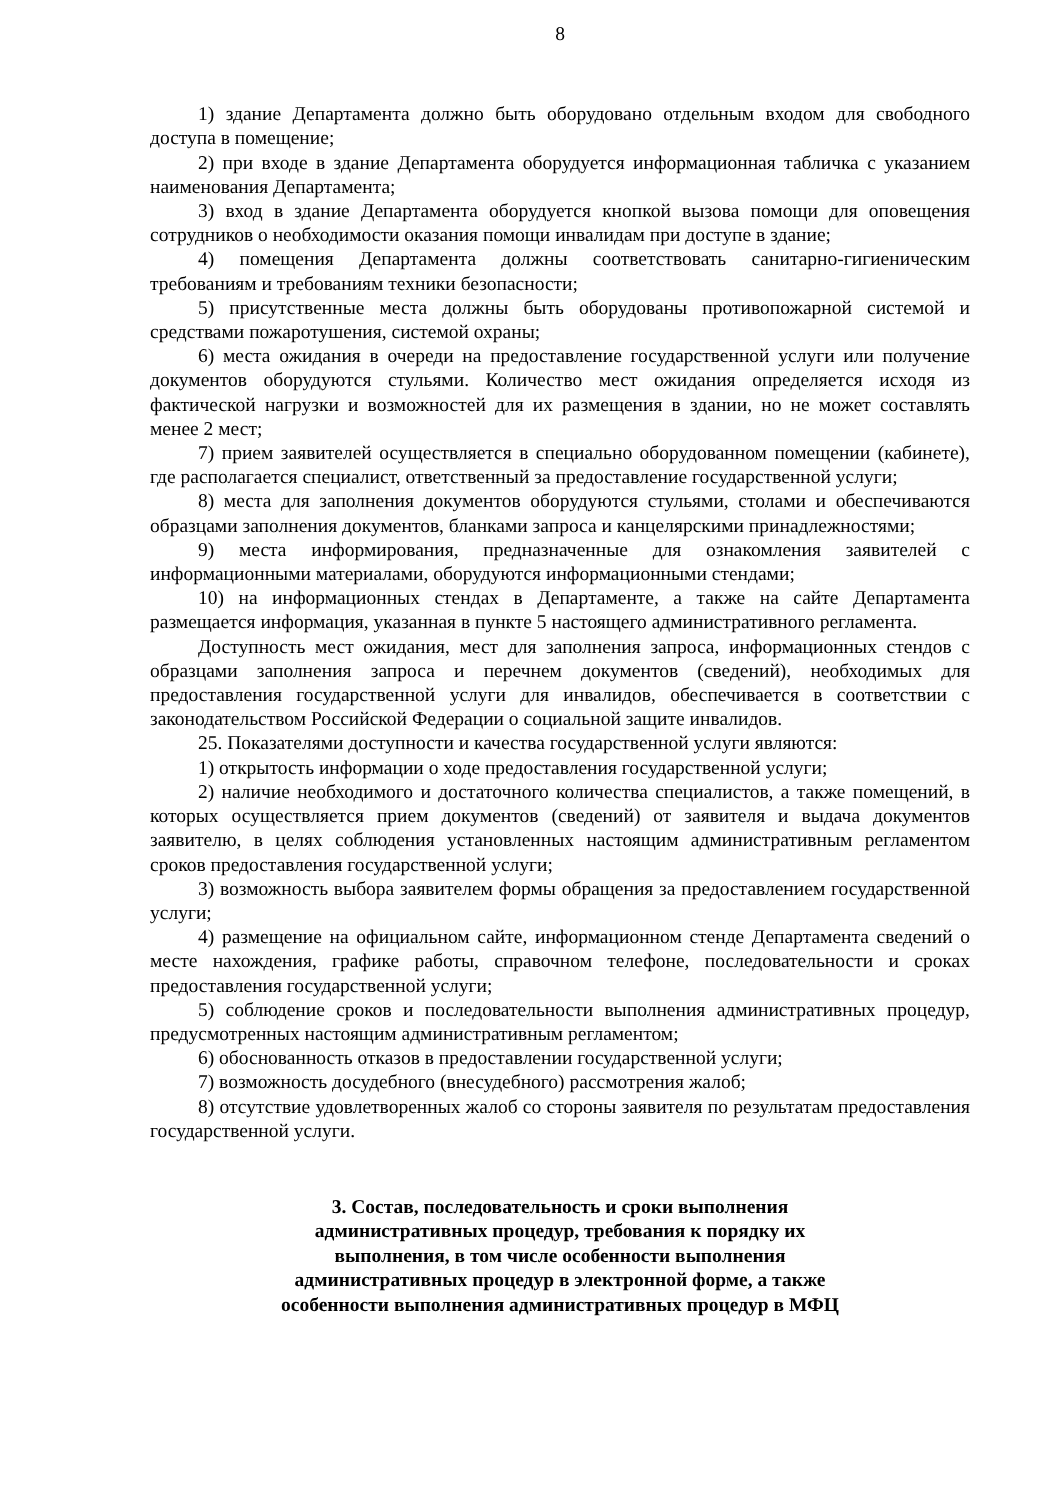8
1) здание Департамента должно быть оборудовано отдельным входом для свободного доступа в помещение;
2) при входе в здание Департамента оборудуется информационная табличка с указанием наименования Департамента;
3) вход в здание Департамента оборудуется кнопкой вызова помощи для оповещения сотрудников о необходимости оказания помощи инвалидам при доступе в здание;
4) помещения Департамента должны соответствовать санитарно-гигиеническим требованиям и требованиям техники безопасности;
5) присутственные места должны быть оборудованы противопожарной системой и средствами пожаротушения, системой охраны;
6) места ожидания в очереди на предоставление государственной услуги или получение документов оборудуются стульями. Количество мест ожидания определяется исходя из фактической нагрузки и возможностей для их размещения в здании, но не может составлять менее 2 мест;
7) прием заявителей осуществляется в специально оборудованном помещении (кабинете), где располагается специалист, ответственный за предоставление государственной услуги;
8) места для заполнения документов оборудуются стульями, столами и обеспечиваются образцами заполнения документов, бланками запроса и канцелярскими принадлежностями;
9) места информирования, предназначенные для ознакомления заявителей с информационными материалами, оборудуются информационными стендами;
10) на информационных стендах в Департаменте, а также на сайте Департамента размещается информация, указанная в пункте 5 настоящего административного регламента.
Доступность мест ожидания, мест для заполнения запроса, информационных стендов с образцами заполнения запроса и перечнем документов (сведений), необходимых для предоставления государственной услуги для инвалидов, обеспечивается в соответствии с законодательством Российской Федерации о социальной защите инвалидов.
25. Показателями доступности и качества государственной услуги являются:
1) открытость информации о ходе предоставления государственной услуги;
2) наличие необходимого и достаточного количества специалистов, а также помещений, в которых осуществляется прием документов (сведений) от заявителя и выдача документов заявителю, в целях соблюдения установленных настоящим административным регламентом сроков предоставления государственной услуги;
3) возможность выбора заявителем формы обращения за предоставлением государственной услуги;
4) размещение на официальном сайте, информационном стенде Департамента сведений о месте нахождения, графике работы, справочном телефоне, последовательности и сроках предоставления государственной услуги;
5) соблюдение сроков и последовательности выполнения административных процедур, предусмотренных настоящим административным регламентом;
6) обоснованность отказов в предоставлении государственной услуги;
7) возможность досудебного (внесудебного) рассмотрения жалоб;
8) отсутствие удовлетворенных жалоб со стороны заявителя по результатам предоставления государственной услуги.
3. Состав, последовательность и сроки выполнения
административных процедур, требования к порядку их
выполнения, в том числе особенности выполнения
административных процедур в электронной форме, а также
особенности выполнения административных процедур в МФЦ